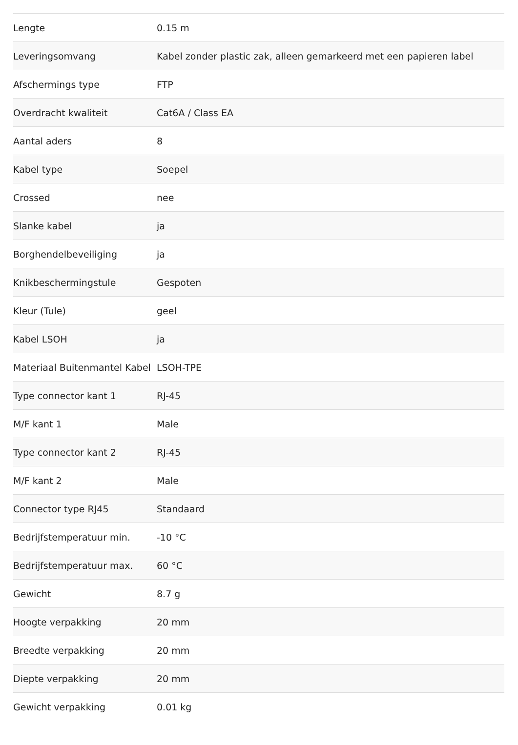| Lengte | 0.15 m |
| Leveringsomvang | Kabel zonder plastic zak, alleen gemarkeerd met een papieren label |
| Afschermings type | FTP |
| Overdracht kwaliteit | Cat6A / Class EA |
| Aantal aders | 8 |
| Kabel type | Soepel |
| Crossed | nee |
| Slanke kabel | ja |
| Borghendelbeveiliging | ja |
| Knikbeschermingstule | Gespoten |
| Kleur (Tule) | geel |
| Kabel LSOH | ja |
| Materiaal Buitenmantel Kabel | LSOH-TPE |
| Type connector kant 1 | RJ-45 |
| M/F kant 1 | Male |
| Type connector kant 2 | RJ-45 |
| M/F kant 2 | Male |
| Connector type RJ45 | Standaard |
| Bedrijfstemperatuur min. | -10 °C |
| Bedrijfstemperatuur max. | 60 °C |
| Gewicht | 8.7 g |
| Hoogte verpakking | 20 mm |
| Breedte verpakking | 20 mm |
| Diepte verpakking | 20 mm |
| Gewicht verpakking | 0.01 kg |